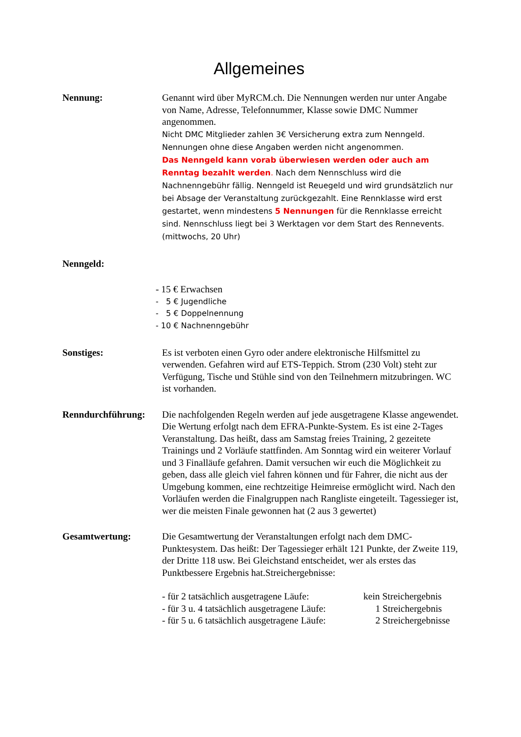Allgemeines
Nennung: Genannt wird über MyRCM.ch. Die Nennungen werden nur unter Angabe von Name, Adresse, Telefonnummer, Klasse sowie DMC Nummer angenommen.
Nicht DMC Mitglieder zahlen 3€ Versicherung extra zum Nenngeld.
Nennungen ohne diese Angaben werden nicht angenommen.
Das Nenngeld kann vorab überwiesen werden oder auch am Renntag bezahlt werden. Nach dem Nennschluss wird die Nachnenngebühr fällig. Nenngeld ist Reuegeld und wird grundsätzlich nur bei Absage der Veranstaltung zurückgezahlt. Eine Rennklasse wird erst gestartet, wenn mindestens 5 Nennungen für die Rennklasse erreicht sind. Nennschluss liegt bei 3 Werktagen vor dem Start des Rennevents. (mittwochs, 20 Uhr)
Nenngeld:
- 15 € Erwachsen
- 5 € Jugendliche
- 5 € Doppelnennung
- 10 € Nachnenngebühr
Sonstiges: Es ist verboten einen Gyro oder andere elektronische Hilfsmittel zu verwenden. Gefahren wird auf ETS-Teppich. Strom (230 Volt) steht zur Verfügung, Tische und Stühle sind von den Teilnehmern mitzubringen. WC ist vorhanden.
Renndurchführung: Die nachfolgenden Regeln werden auf jede ausgetragene Klasse angewendet. Die Wertung erfolgt nach dem EFRA-Punkte-System. Es ist eine 2-Tages Veranstaltung. Das heißt, dass am Samstag freies Training, 2 gezeitete Trainings und 2 Vorläufe stattfinden. Am Sonntag wird ein weiterer Vorlauf und 3 Finalläufe gefahren. Damit versuchen wir euch die Möglichkeit zu geben, dass alle gleich viel fahren können und für Fahrer, die nicht aus der Umgebung kommen, eine rechtzeitige Heimreise ermöglicht wird. Nach den Vorläufen werden die Finalgruppen nach Rangliste eingeteilt. Tagessieger ist, wer die meisten Finale gewonnen hat (2 aus 3 gewertet)
Gesamtwertung: Die Gesamtwertung der Veranstaltungen erfolgt nach dem DMC-Punktesystem. Das heißt: Der Tagessieger erhält 121 Punkte, der Zweite 119, der Dritte 118 usw. Bei Gleichstand entscheidet, wer als erstes das Punktbessere Ergebnis hat.Streichergebnisse:
| - für 2 tatsächlich ausgetragene Läufe: | kein Streichergebnis |
| - für 3 u. 4 tatsächlich ausgetragene Läufe: | 1 Streichergebnis |
| - für 5 u. 6 tatsächlich ausgetragene Läufe: | 2 Streichergebnisse |